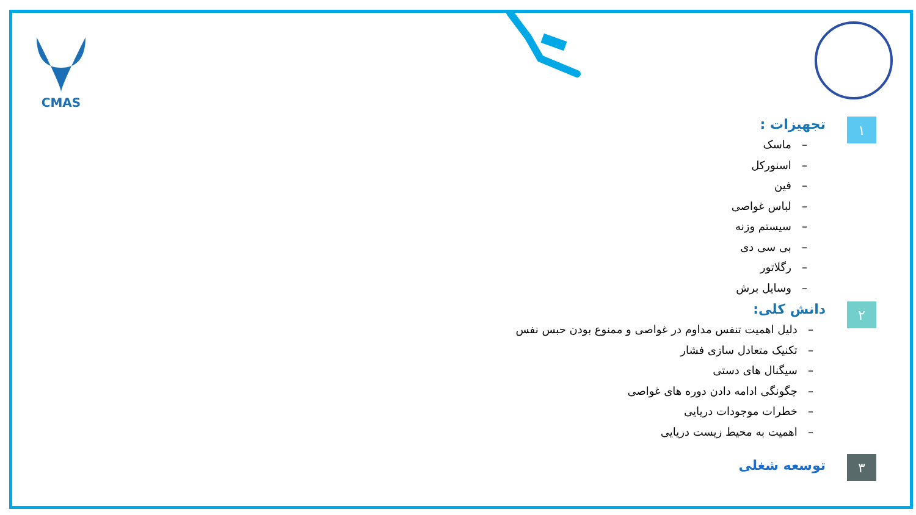CMAS
۱
تجهیزات :
– ماسک
– اسنورکل
– فین
– لباس غواصی
– سیستم وزنه
– بی سی دی
– رگلاتور
– وسایل برش
۲
دانش کلی:
– دلیل اهمیت تنفس مداوم در غواصی و ممنوع بودن حبس نفس
– تکنیک متعادل سازی فشار
– سیگنال های دستی
– چگونگی ادامه دادن دوره های غواصی
– خطرات موجودات دریایی
– اهمیت به محیط زیست دریایی
۳
توسعه شغلی